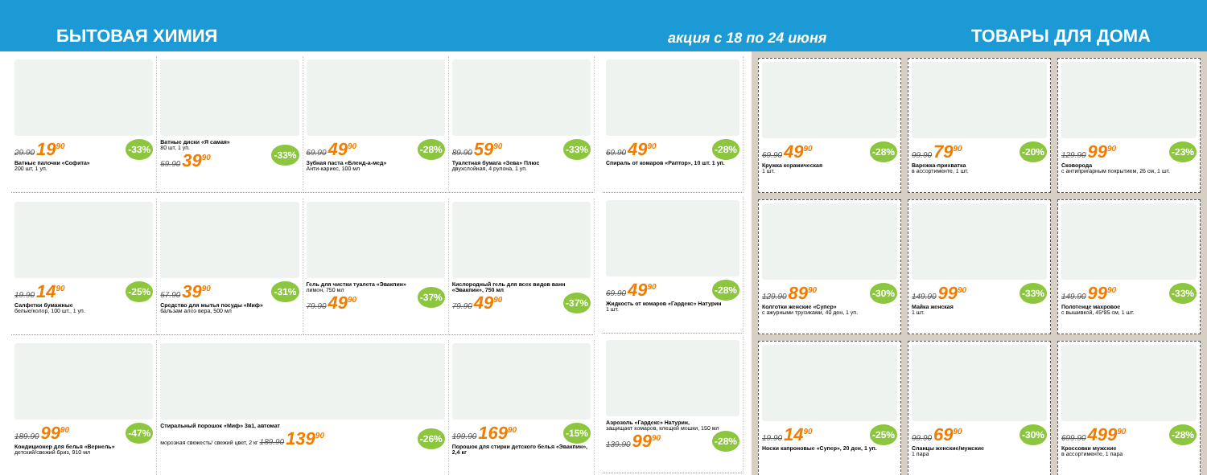БЫТОВАЯ ХИМИЯ
акция с 18 по 24 июня
ТОВАРЫ ДЛЯ ДОМА
-33% 29.90 19<sup>90</sup>
Ватные палочки «Софита»
200 шт, 1 уп.
Ватные диски «Я самая»
80 шт, 1 уп. -33%
59.90 39<sup>90</sup>
-28% 69.90 49<sup>90</sup>
Зубная паста «Бленд-а-мед»
Анти-кариес, 100 мл
-33% 89.90 59<sup>90</sup>
Туалетная бумага «Зева» Плюс
двухслойная, 4 рулона, 1 уп.
-25% 19.90 14<sup>90</sup>
Салфетки бумажные
белые/колор, 100 шт., 1 уп.
-31% 57.90 39<sup>90</sup>
Средство для мытья посуды «Миф»
бальзам алоэ вера, 500 мл
Гель для чистки туалета «Эвакпин»
лимон, 750 мл -37%
79.90 49<sup>90</sup>
Кислородный гель для всех видов ванн «Эвакпин», 750 мл
-37% 79.90 49<sup>90</sup>
-47% 189.90 99<sup>90</sup>
Кондиционер для белья «Вернель»
детский/свежий бриз, 910 мл
Стиральный порошок «Миф» 3в1, автомат
морозная свежесть/ свежий цвет, 2 кг -26% 189.90 139<sup>90</sup>
-15% 199.90 169<sup>90</sup>
Порошок для стирки детского белья «Эвакпин», 2,4 кг
-28% 69.90 49<sup>90</sup>
Спираль от комаров «Раптор», 10 шт. 1 уп.
-28% 69.90 49<sup>90</sup>
Жидкость от комаров «Гардекс» Натурин
1 шт.
Аэрозоль «Гардекс» Натурин,
защищает комаров, клещей мошки, 150 мл -28%
139.90 99<sup>90</sup>
-28% 69.90 49<sup>90</sup>
Кружка керамическая
1 шт.
-20% 99.90 79<sup>90</sup>
Варежка-прихватка
в ассортименте, 1 шт.
-23% 129.90 99<sup>90</sup>
Сковорода
с антипригарным покрытием, 26 см, 1 шт.
-30% 129.90 89<sup>90</sup>
Колготки женские «Супер»
с ажурными трусиками, 40 ден, 1 уп.
-33% 149.90 99<sup>90</sup>
Майка женская
1 шт.
-33% 149.90 99<sup>90</sup>
Полотенце махровое
с вышивкой, 45*85 см, 1 шт.
-25% 19.90 14<sup>90</sup>
Носки капроновые «Супер», 20 ден, 1 уп.
-30% 99.90 69<sup>90</sup>
Сланцы женские/мужские
1 пара
-28% 699.90 499<sup>90</sup>
Кроссовки мужские
в ассортименте, 1 пара